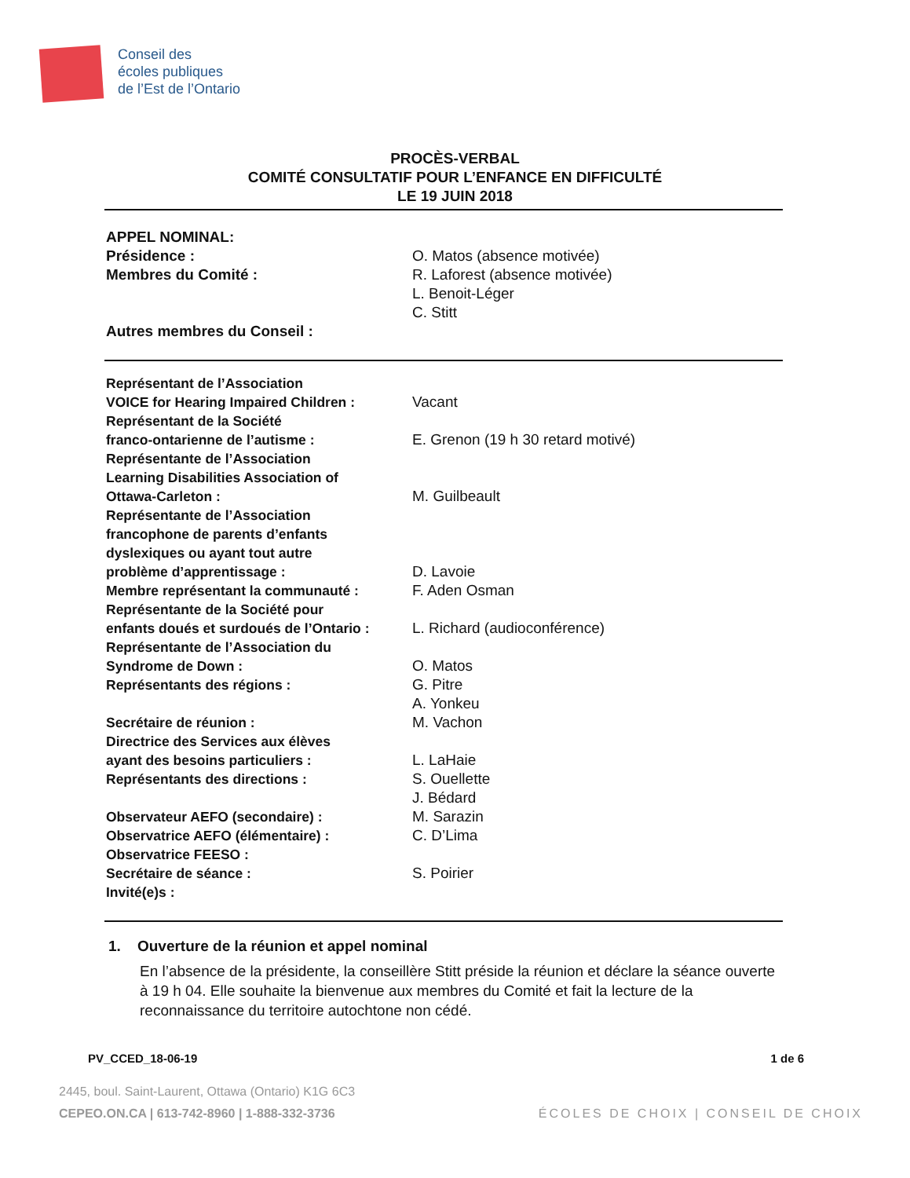Conseil des
écoles publiques
de l’Est de l’Ontario
PROCÈS-VERBAL
COMITÉ CONSULTATIF POUR L’ENFANCE EN DIFFICULTÉ
LE 19 JUIN 2018
| APPEL NOMINAL: | |
| Présidence : | O. Matos (absence motivée) |
| Membres du Comité : | R. Laforest (absence motivée) |
| | L. Benoit-Léger |
| | C. Stitt |
| Autres membres du Conseil : | |
| Représentant de l’Association VOICE for Hearing Impaired Children : | Vacant |
| Représentant de la Société franco-ontarienne de l’autisme : | E. Grenon (19 h 30 retard motivé) |
| Représentante de l’Association Learning Disabilities Association of Ottawa-Carleton : | M. Guilbeault |
| Représentante de l’Association francophone de parents d’enfants dyslexiques ou ayant tout autre problème d’apprentissage : | D. Lavoie |
| Membre représentant la communauté : | F. Aden Osman |
| Représentante de la Société pour enfants doués et surdoués de l’Ontario : | L. Richard (audioconférence) |
| Représentante de l’Association du Syndrome de Down : | O. Matos |
| Représentants des régions : | G. Pitre |
| | A. Yonkeu |
| Secrétaire de réunion : | M. Vachon |
| Directrice des Services aux élèves ayant des besoins particuliers : | L. LaHaie |
| Représentants des directions : | S. Ouellette |
| | J. Bédard |
| Observateur AEFO (secondaire) : | M. Sarazin |
| Observatrice AEFO (élémentaire) : | C. D’Lima |
| Observatrice FEESO : | |
| Secrétaire de séance : | S. Poirier |
| Invité(e)s : | |
1. Ouverture de la réunion et appel nominal
En l’absence de la présidente, la conseillère Stitt préside la réunion et déclare la séance ouverte à 19 h 04. Elle souhaite la bienvenue aux membres du Comité et fait la lecture de la reconnaissance du territoire autochtone non cédé.
PV_CCED_18-06-19 1 de 6
2445, boul. Saint-Laurent, Ottawa (Ontario) K1G 6C3
CEPEO.ON.CA | 613-742-8960 | 1-888-332-3736 ÉCOLES DE CHOIX | CONSEIL DE CHOIX